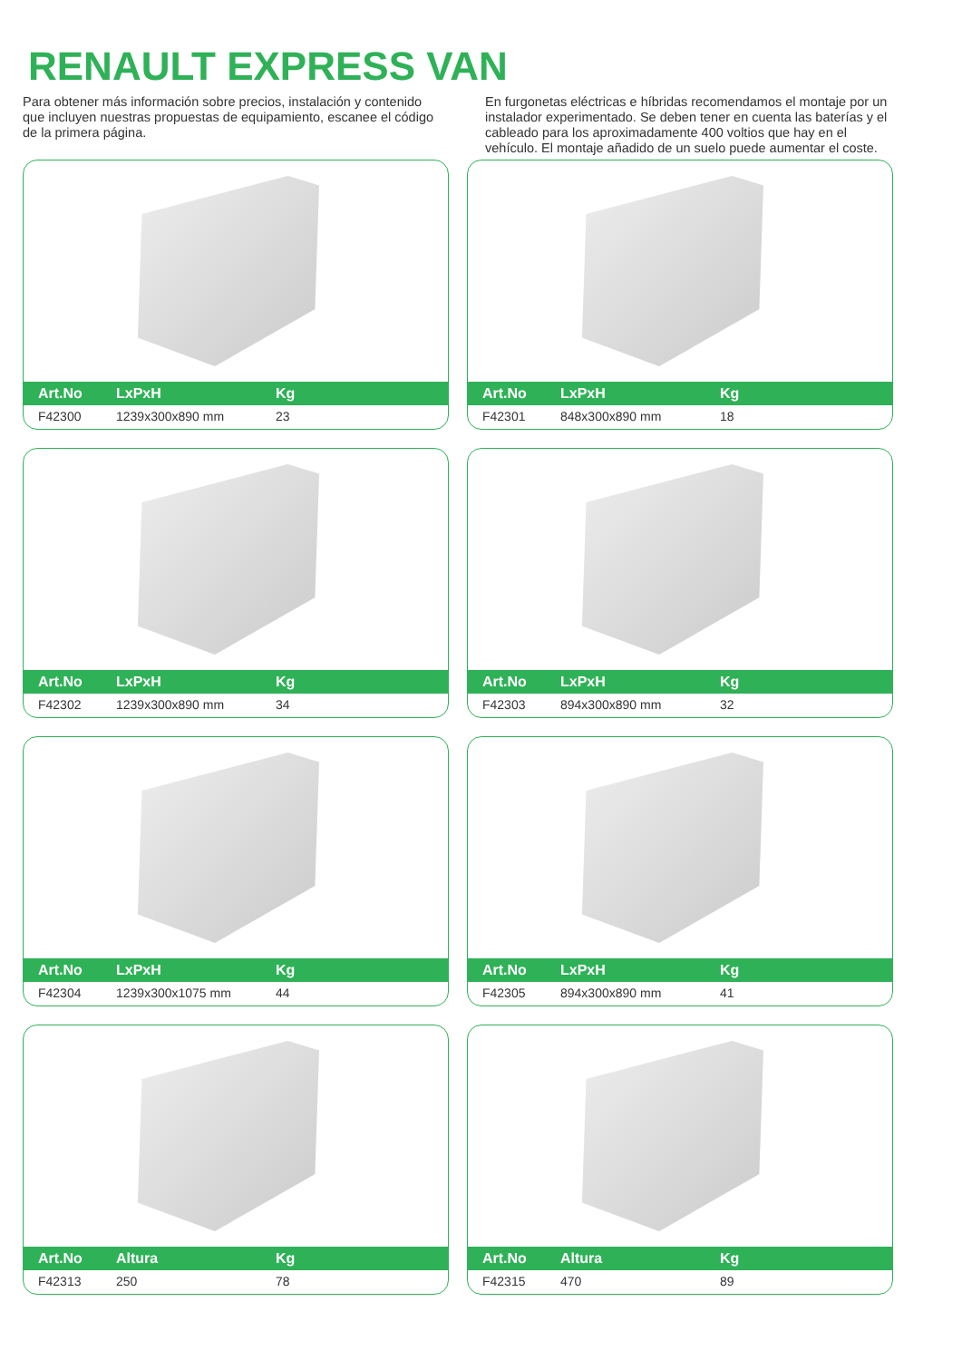RENAULT EXPRESS VAN
Para obtener más información sobre precios, instalación y contenido que incluyen nuestras propuestas de equipamiento, escanee el código de la primera página.
En furgonetas eléctricas e híbridas recomendamos el montaje por un instalador experimentado. Se deben tener en cuenta las baterías y el cableado para los aproximadamente 400 voltios que hay en el vehículo. El montaje añadido de un suelo puede aumentar el coste.
| Art.No | LxPxH | Kg |
| --- | --- | --- |
| F42300 | 1239x300x890 mm | 23 |
| Art.No | LxPxH | Kg |
| --- | --- | --- |
| F42301 | 848x300x890 mm | 18 |
| Art.No | LxPxH | Kg |
| --- | --- | --- |
| F42302 | 1239x300x890 mm | 34 |
| Art.No | LxPxH | Kg |
| --- | --- | --- |
| F42303 | 894x300x890 mm | 32 |
| Art.No | LxPxH | Kg |
| --- | --- | --- |
| F42304 | 1239x300x1075 mm | 44 |
| Art.No | LxPxH | Kg |
| --- | --- | --- |
| F42305 | 894x300x890 mm | 41 |
| Art.No | Altura | Kg |
| --- | --- | --- |
| F42313 | 250 | 78 |
| Art.No | Altura | Kg |
| --- | --- | --- |
| F42315 | 470 | 89 |